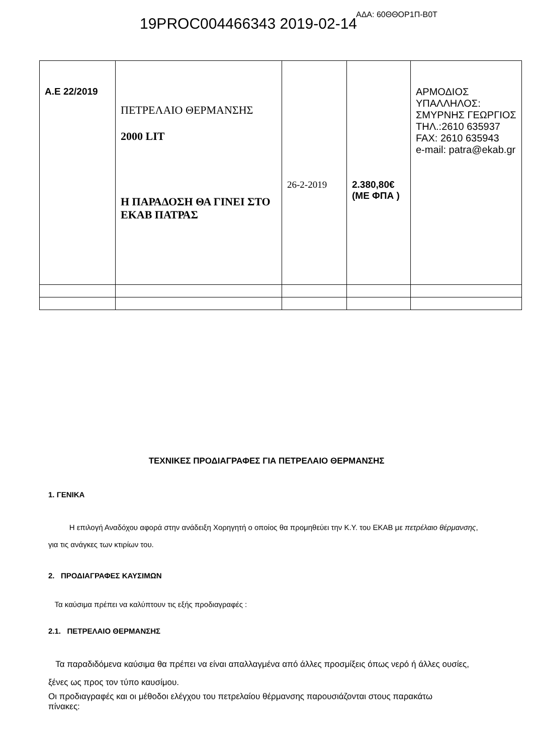19PROC004466343 2019-02-14
ΑΔΑ: 60ΘΘΟΡ1Π-Β0Τ
| Α.Ε 22/2019 | ΠΕΤΡΕΛΑΙΟ ΘΕΡΜΑΝΣΗΣ 2000 LIT Η ΠΑΡΑΔΟΣΗ ΘΑ ΓΙΝΕΙ ΣΤΟ ΕΚΑΒ ΠΑΤΡΑΣ | 26-2-2019 | 2.380,80€ (ΜΕ ΦΠΑ ) | ΑΡΜΟΔΙΟΣ ΥΠΑΛΛΗΛΟΣ: ΣΜΥΡΝΗΣ ΓΕΩΡΓΙΟΣ ΤΗΛ.:2610 635937 FAX: 2610 635943 e-mail: patra@ekab.gr |
ΤΕΧΝΙΚΕΣ ΠΡΟΔΙΑΓΡΑΦΕΣ ΓΙΑ ΠΕΤΡΕΛΑΙΟ ΘΕΡΜΑΝΣΗΣ
1. ΓΕΝΙΚΑ
Η επιλογή Αναδόχου αφορά στην ανάδειξη Χορηγητή ο οποίος θα προμηθεύει την Κ.Υ. του ΕΚΑΒ με πετρέλαιο θέρμανσης, για τις ανάγκες των κτιρίων του.
2. ΠΡΟΔΙΑΓΡΑΦΕΣ ΚΑΥΣΙΜΩΝ
Τα καύσιμα πρέπει να καλύπτουν τις εξής προδιαγραφές :
2.1. ΠΕΤΡΕΛΑΙΟ ΘΕΡΜΑΝΣΗΣ
Τα παραδιδόμενα καύσιμα θα πρέπει να είναι απαλλαγμένα από άλλες προσμίξεις όπως νερό ή άλλες ουσίες, ξένες ως προς τον τύπο καυσίμου.
Οι προδιαγραφές και οι μέθοδοι ελέγχου του πετρελαίου θέρμανσης παρουσιάζονται στους παρακάτω
πίνακες: